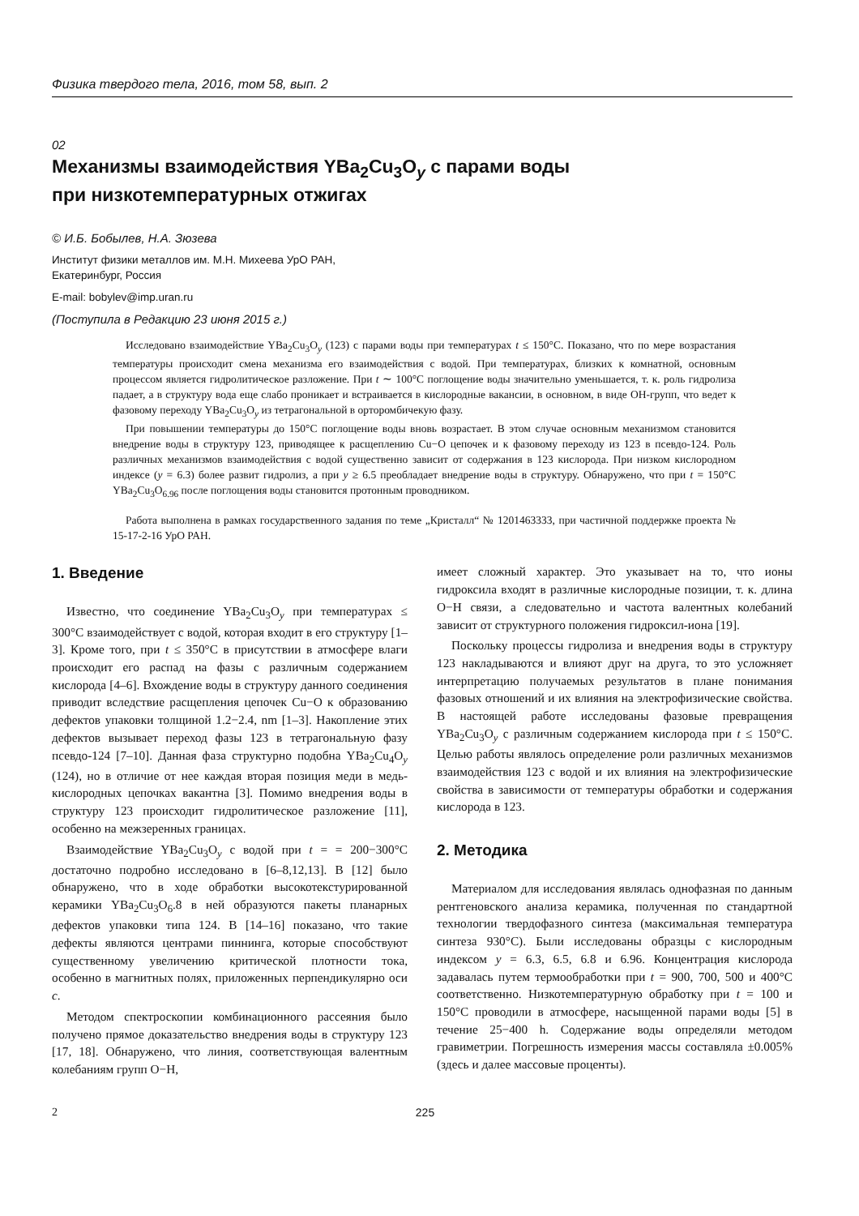Физика твердого тела, 2016, том 58, вып. 2
02
Механизмы взаимодействия YBa<sub>2</sub>Cu<sub>3</sub>O<sub>y</sub> с парами воды
при низкотемпературных отжигах
© И.Б. Бобылев, Н.А. Зюзева
Институт физики металлов им. М.Н. Михеева УрО РАН,
Екатеринбург, Россия
E-mail: bobylev@imp.uran.ru
(Поступила в Редакцию 23 июня 2015 г.)
Исследовано взаимодействие YBa<sub>2</sub>Cu<sub>3</sub>O<sub>y</sub> (123) с парами воды при температурах t ≤ 150°C. Показано, что по мере возрастания температуры происходит смена механизма его взаимодействия с водой. При температурах, близких к комнатной, основным процессом является гидролитическое разложение. При t ∼ 100°C поглощение воды значительно уменьшается, т. к. роль гидролиза падает, а в структуру вода еще слабо проникает и встраивается в кислородные вакансии, в основном, в виде OH-групп, что ведет к фазовому переходу YBa<sub>2</sub>Cu<sub>3</sub>O<sub>y</sub> из тетрагональной в орторомбичекую фазу.
При повышении температуры до 150°C поглощение воды вновь возрастает. В этом случае основным механизмом становится внедрение воды в структуру 123, приводящее к расщеплению Cu−O цепочек и к фазовому переходу из 123 в псевдо-124. Роль различных механизмов взаимодействия с водой существенно зависит от содержания в 123 кислорода. При низком кислородном индексе (y = 6.3) более развит гидролиз, а при y ≥ 6.5 преобладает внедрение воды в структуру. Обнаружено, что при t = 150°C YBa<sub>2</sub>Cu<sub>3</sub>O<sub>6.96</sub> после поглощения воды становится протонным проводником.
Работа выполнена в рамках государственного задания по теме „Кристалл“ № 1201463333, при частичной поддержке проекта № 15-17-2-16 УрО РАН.
1. Введение
Известно, что соединение YBa<sub>2</sub>Cu<sub>3</sub>O<sub>y</sub> при температурах ≤ 300°C взаимодействует с водой, которая входит в его структуру [1–3]. Кроме того, при t ≤ 350°C в присутствии в атмосфере влаги происходит его распад на фазы с различным содержанием кислорода [4–6]. Вхождение воды в структуру данного соединения приводит вследствие расщепления цепочек Cu−O к образованию дефектов упаковки толщиной 1.2−2.4, nm [1–3]. Накопление этих дефектов вызывает переход фазы 123 в тетрагональную фазу псевдо-124 [7–10]. Данная фаза структурно подобна YBa<sub>2</sub>Cu<sub>4</sub>O<sub>y</sub> (124), но в отличие от нее каждая вторая позиция меди в медь-кислородных цепочках вакантна [3]. Помимо внедрения воды в структуру 123 происходит гидролитическое разложение [11], особенно на межзеренных границах.
Взаимодействие YBa<sub>2</sub>Cu<sub>3</sub>O<sub>y</sub> с водой при t = = 200−300°C достаточно подробно исследовано в [6–8,12,13]. В [12] было обнаружено, что в ходе обработки высокотекстурированной керамики YBa<sub>2</sub>Cu<sub>3</sub>O<sub>6</sub>.8 в ней образуются пакеты планарных дефектов упаковки типа 124. В [14–16] показано, что такие дефекты являются центрами пиннинга, которые способствуют существенному увеличению критической плотности тока, особенно в магнитных полях, приложенных перпендикулярно оси c.
Методом спектроскопии комбинационного рассеяния было получено прямое доказательство внедрения воды в структуру 123 [17, 18]. Обнаружено, что линия, соответствующая валентным колебаниям групп O−H,
имеет сложный характер. Это указывает на то, что ионы гидроксила входят в различные кислородные позиции, т. к. длина O−H связи, а следовательно и частота валентных колебаний зависит от структурного положения гидроксил-иона [19].
Поскольку процессы гидролиза и внедрения воды в структуру 123 накладываются и влияют друг на друга, то это усложняет интерпретацию получаемых результатов в плане понимания фазовых отношений и их влияния на электрофизические свойства. В настоящей работе исследованы фазовые превращения YBa<sub>2</sub>Cu<sub>3</sub>O<sub>y</sub> с различным содержанием кислорода при t ≤ 150°C. Целью работы являлось определение роли различных механизмов взаимодействия 123 с водой и их влияния на электрофизические свойства в зависимости от температуры обработки и содержания кислорода в 123.
2. Методика
Материалом для исследования являлась однофазная по данным рентгеновского анализа керамика, полученная по стандартной технологии твердофазного синтеза (максимальная температура синтеза 930°C). Были исследованы образцы с кислородным индексом y = 6.3, 6.5, 6.8 и 6.96. Концентрация кислорода задавалась путем термообработки при t = 900, 700, 500 и 400°C соответственно. Низкотемпературную обработку при t = 100 и 150°C проводили в атмосфере, насыщенной парами воды [5] в течение 25−400 h. Содержание воды определяли методом гравиметрии. Погрешность измерения массы составляла ±0.005% (здесь и далее массовые проценты).
2 225